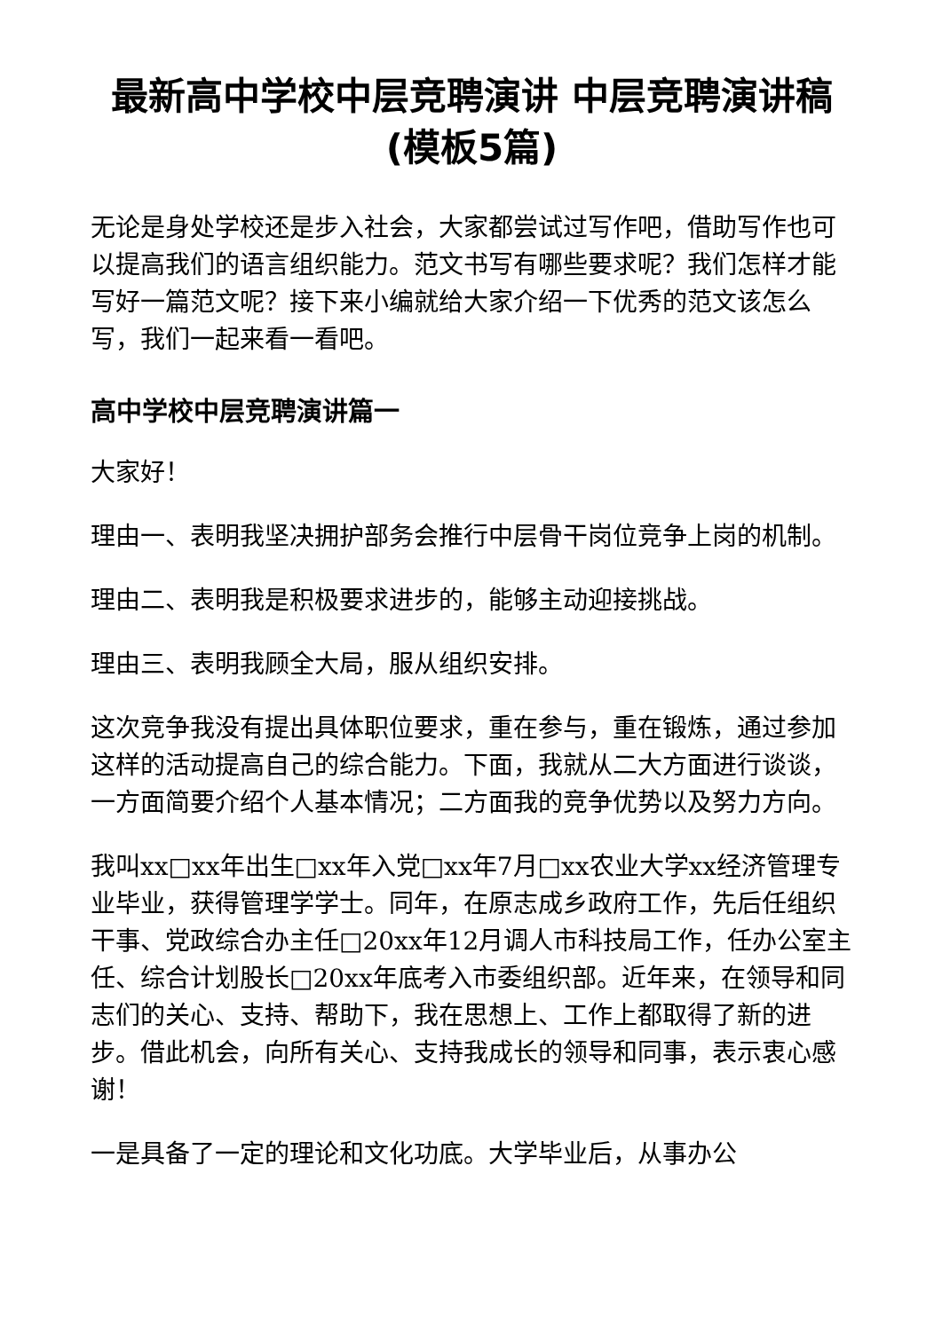最新高中学校中层竞聘演讲 中层竞聘演讲稿(模板5篇)
无论是身处学校还是步入社会，大家都尝试过写作吧，借助写作也可以提高我们的语言组织能力。范文书写有哪些要求呢？我们怎样才能写好一篇范文呢？接下来小编就给大家介绍一下优秀的范文该怎么写，我们一起来看一看吧。
高中学校中层竞聘演讲篇一
大家好！
理由一、表明我坚决拥护部务会推行中层骨干岗位竞争上岗的机制。
理由二、表明我是积极要求进步的，能够主动迎接挑战。
理由三、表明我顾全大局，服从组织安排。
这次竞争我没有提出具体职位要求，重在参与，重在锻炼，通过参加这样的活动提高自己的综合能力。下面，我就从二大方面进行谈谈，一方面简要介绍个人基本情况；二方面我的竞争优势以及努力方向。
我叫xx□xx年出生□xx年入党□xx年7月□xx农业大学xx经济管理专业毕业，获得管理学学士。同年，在原志成乡政府工作，先后任组织干事、党政综合办主任□20xx年12月调人市科技局工作，任办公室主任、综合计划股长□20xx年底考入市委组织部。近年来，在领导和同志们的关心、支持、帮助下，我在思想上、工作上都取得了新的进步。借此机会，向所有关心、支持我成长的领导和同事，表示衷心感谢！
一是具备了一定的理论和文化功底。大学毕业后，从事办公